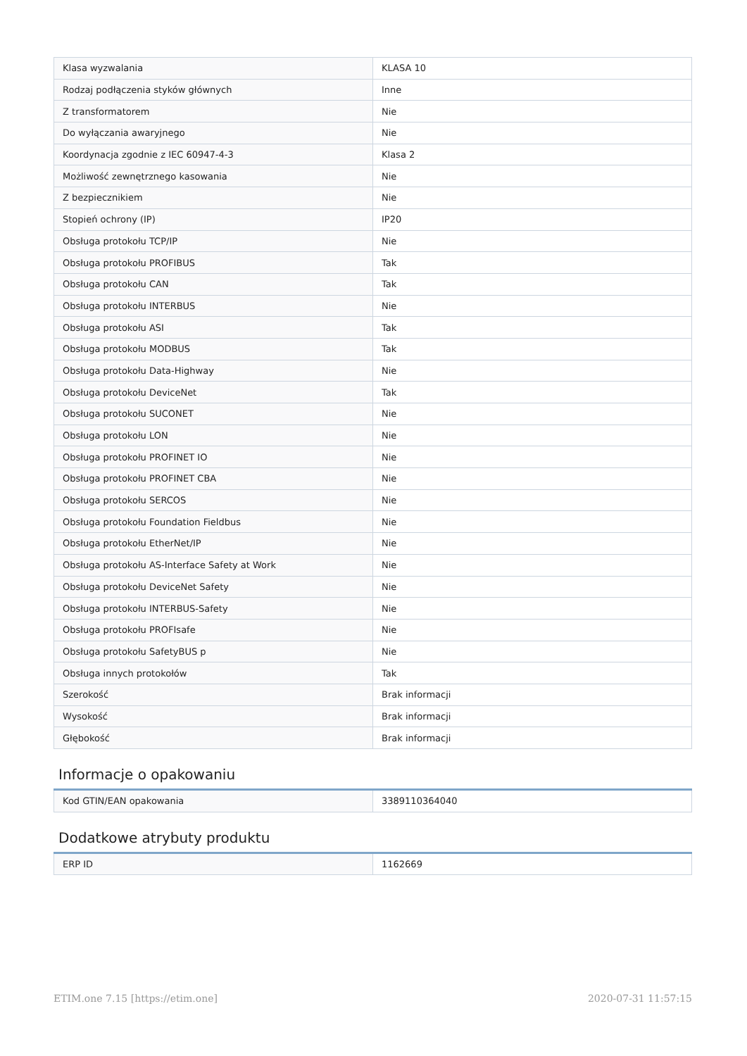| Klasa wyzwalania | KLASA 10 |
| Rodzaj podłączenia styków głównych | Inne |
| Z transformatorem | Nie |
| Do wyłączania awaryjnego | Nie |
| Koordynacja zgodnie z IEC 60947-4-3 | Klasa 2 |
| Możliwość zewnętrznego kasowania | Nie |
| Z bezpiecznikiem | Nie |
| Stopień ochrony (IP) | IP20 |
| Obsługa protokołu TCP/IP | Nie |
| Obsługa protokołu PROFIBUS | Tak |
| Obsługa protokołu CAN | Tak |
| Obsługa protokołu INTERBUS | Nie |
| Obsługa protokołu ASI | Tak |
| Obsługa protokołu MODBUS | Tak |
| Obsługa protokołu Data-Highway | Nie |
| Obsługa protokołu DeviceNet | Tak |
| Obsługa protokołu SUCONET | Nie |
| Obsługa protokołu LON | Nie |
| Obsługa protokołu PROFINET IO | Nie |
| Obsługa protokołu PROFINET CBA | Nie |
| Obsługa protokołu SERCOS | Nie |
| Obsługa protokołu Foundation Fieldbus | Nie |
| Obsługa protokołu EtherNet/IP | Nie |
| Obsługa protokołu AS-Interface Safety at Work | Nie |
| Obsługa protokołu DeviceNet Safety | Nie |
| Obsługa protokołu INTERBUS-Safety | Nie |
| Obsługa protokołu PROFIsafe | Nie |
| Obsługa protokołu SafetyBUS p | Nie |
| Obsługa innych protokołów | Tak |
| Szerokość | Brak informacji |
| Wysokość | Brak informacji |
| Głębokość | Brak informacji |
Informacje o opakowaniu
| Kod GTIN/EAN opakowania | 3389110364040 |
Dodatkowe atrybuty produktu
| ERP ID | 1162669 |
ETIM.one 7.15 [https://etim.one] 2020-07-31 11:57:15